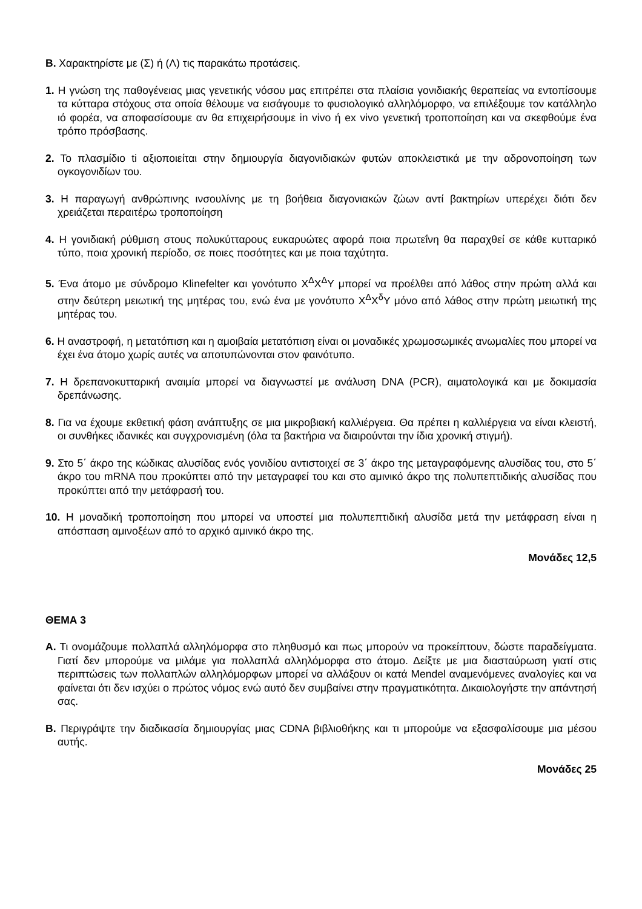Β. Χαρακτηρίστε με (Σ) ή (Λ) τις παρακάτω προτάσεις.
1. Η γνώση της παθογένειας μιας γενετικής νόσου μας επιτρέπει στα πλαίσια γονιδιακής θεραπείας να εντοπίσουμε τα κύτταρα στόχους στα οποία θέλουμε να εισάγουμε το φυσιολογικό αλληλόμορφο, να επιλέξουμε τον κατάλληλο ιό φορέα, να αποφασίσουμε αν θα επιχειρήσουμε in vivo ή ex vivo γενετική τροποποίηση και να σκεφθούμε ένα τρόπο πρόσβασης.
2. Το πλασμίδιο ti αξιοποιείται στην δημιουργία διαγονιδιακών φυτών αποκλειστικά με την αδρονοποίηση των ογκογονιδίων του.
3. Η παραγωγή ανθρώπινης ινσουλίνης με τη βοήθεια διαγονιακών ζώων αντί βακτηρίων υπερέχει διότι δεν χρειάζεται περαιτέρω τροποποίηση
4. Η γονιδιακή ρύθμιση στους πολυκύτταρους ευκαρυώτες αφορά ποια πρωτεΐνη θα παραχθεί σε κάθε κυτταρικό τύπο, ποια χρονική περίοδο, σε ποιες ποσότητες και με ποια ταχύτητα.
5. Ένα άτομο με σύνδρομο Klinefelter και γονότυπο X<sup>Δ</sup>X<sup>Δ</sup>Y μπορεί να προέλθει από λάθος στην πρώτη αλλά και στην δεύτερη μειωτική της μητέρας του, ενώ ένα με γονότυπο X<sup>Δ</sup>X<sup>δ</sup>Y μόνο από λάθος στην πρώτη μειωτική της μητέρας του.
6. Η αναστροφή, η μετατόπιση και η αμοιβαία μετατόπιση είναι οι μοναδικές χρωμοσωμικές ανωμαλίες που μπορεί να έχει ένα άτομο χωρίς αυτές να αποτυπώνονται στον φαινότυπο.
7. Η δρεπανοκυτταρική αναιμία μπορεί να διαγνωστεί με ανάλυση DNA (PCR), αιματολογικά και με δοκιμασία δρεπάνωσης.
8. Για να έχουμε εκθετική φάση ανάπτυξης σε μια μικροβιακή καλλιέργεια. Θα πρέπει η καλλιέργεια να είναι κλειστή, οι συνθήκες ιδανικές και συγχρονισμένη (όλα τα βακτήρια να διαιρούνται την ίδια χρονική στιγμή).
9. Στο 5΄ άκρο της κώδικας αλυσίδας ενός γονιδίου αντιστοιχεί σε 3΄ άκρο της μεταγραφόμενης αλυσίδας του, στο 5΄ άκρο του mRNA που προκύπτει από την μεταγραφεί του και στο αμινικό άκρο της πολυπεπτιδικής αλυσίδας που προκύπτει από την μετάφρασή του.
10. Η μοναδική τροποποίηση που μπορεί να υποστεί μια πολυπεπτιδική αλυσίδα μετά την μετάφραση είναι η απόσπαση αμινοξέων από το αρχικό αμινικό άκρο της.
Μονάδες 12,5
ΘΕΜΑ 3
Α. Τι ονομάζουμε πολλαπλά αλληλόμορφα στο πληθυσμό και πως μπορούν να προκείπτουν, δώστε παραδείγματα. Γιατί δεν μπορούμε να μιλάμε για πολλαπλά αλληλόμορφα στο άτομο. Δείξτε με μια διασταύρωση γιατί στις περιπτώσεις των πολλαπλών αλληλόμορφων μπορεί να αλλάξουν οι κατά Mendel αναμενόμενες αναλογίες και να φαίνεται ότι δεν ισχύει ο πρώτος νόμος ενώ αυτό δεν συμβαίνει στην πραγματικότητα. Δικαιολογήστε την απάντησή σας.
Β. Περιγράψτε την διαδικασία δημιουργίας μιας CDNA βιβλιοθήκης και τι μπορούμε να εξασφαλίσουμε μια μέσου αυτής.
Μονάδες 25